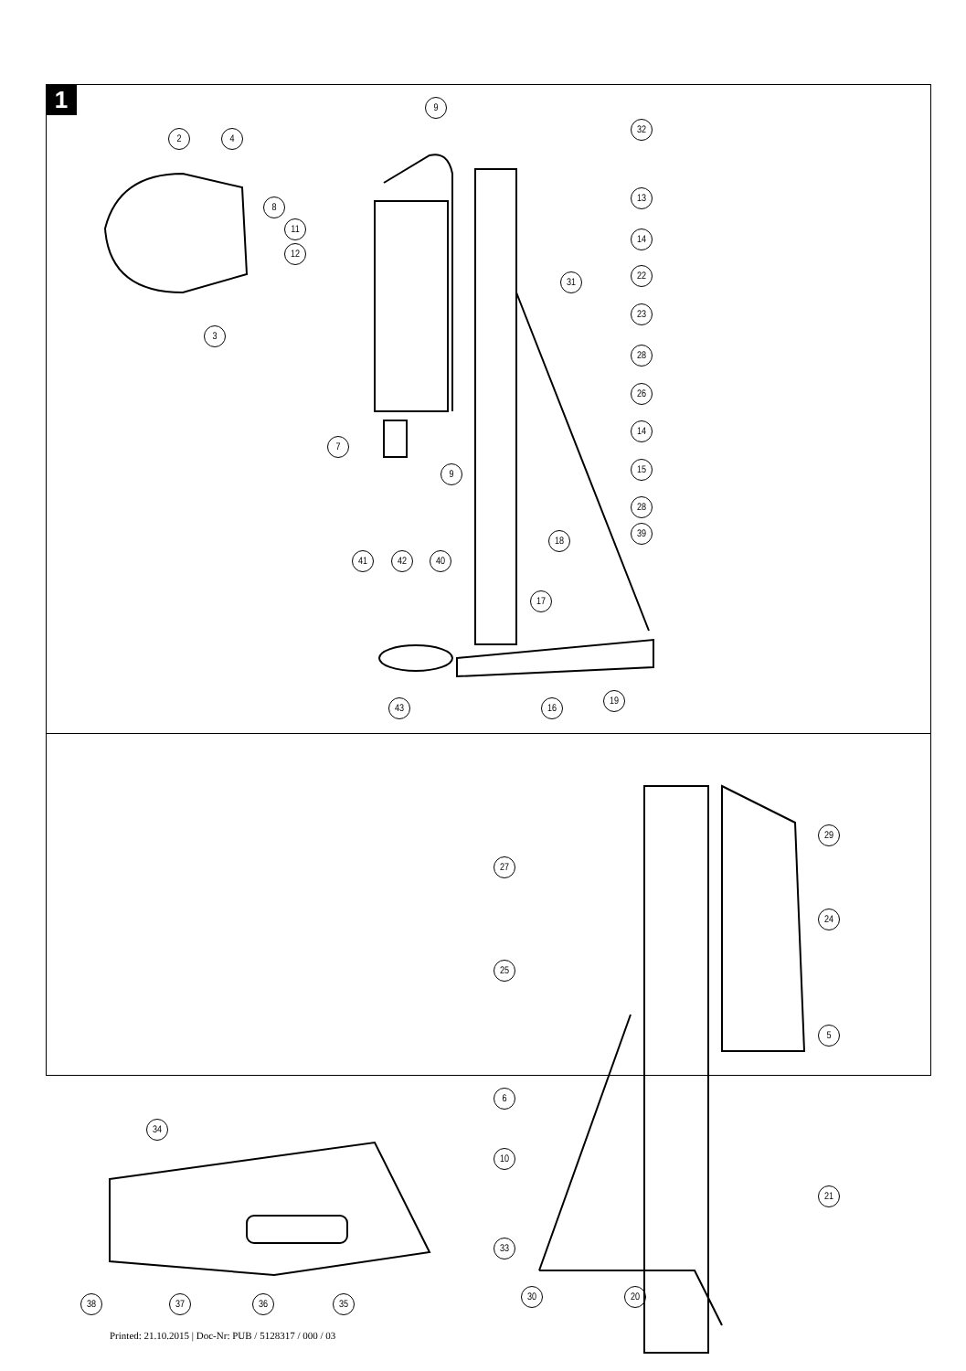1
2 4
8
11
12
3
9
32
13
14
31
22
23
28
26
14
7
9 15
28
39
18
41 42 40
17
43 16
19
29
27
24
25
5
6
34
10
21
33
38 37 36 35
30 20
Printed: 21.10.2015 | Doc-Nr: PUB / 5128317 / 000 / 03